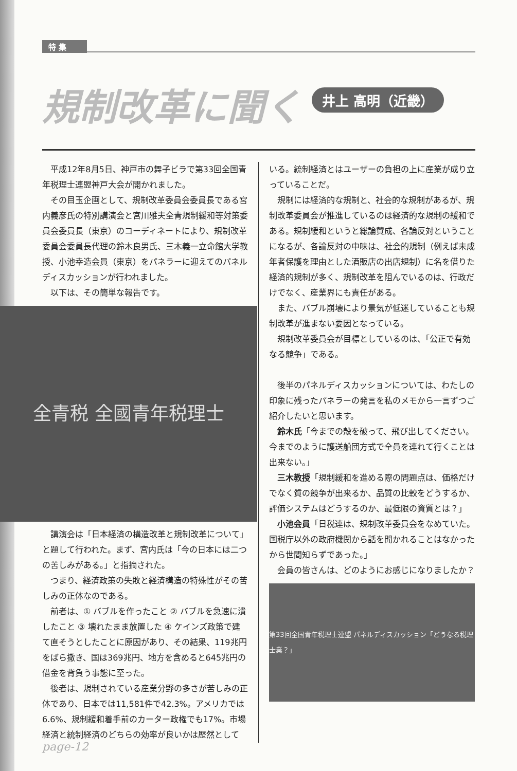特 集
規制改革に聞く
井上 高明（近畿）
平成12年8月5日、神戸市の舞子ビラで第33回全国青年税理士連盟神戸大会が開かれました。
その目玉企画として、規制改革委員会委員長である宮内義彦氏の特別講演会と宮川雅夫全青規制緩和等対策委員会委員長（東京）のコーディネートにより、規制改革委員会委員長代理の鈴木良男氏、三木義一立命館大学教授、小池幸造会員（東京）をパネラーに迎えてのパネルディスカッションが行われました。
以下は、その簡単な報告です。
全青税 全國青年税理士
講演会は「日本経済の構造改革と規制改革について」と題して行われた。まず、宮内氏は「今の日本には二つの苦しみがある。」と指摘された。
つまり、経済政策の失敗と経済構造の特殊性がその苦しみの正体なのである。
前者は、① バブルを作ったこと ② バブルを急速に潰したこと ③ 壊れたまま放置した ④ ケインズ政策で建て直そうとしたことに原因があり、その結果、119兆円をばら撒き、国は369兆円、地方を含めると645兆円の借金を背負う事態に至った。
後者は、規制されている産業分野の多さが苦しみの正体であり、日本では11,581件で42.3%。アメリカでは6.6%、規制緩和着手前のカーター政権でも17%。市場経済と統制経済のどちらの効率が良いかは歴然として
いる。統制経済とはユーザーの負担の上に産業が成り立っていることだ。
規制には経済的な規制と、社会的な規制があるが、規制改革委員会が推進しているのは経済的な規制の緩和である。規制緩和というと総論賛成、各論反対ということになるが、各論反対の中味は、社会的規制（例えば未成年者保護を理由とした酒販店の出店規制）に名を借りた経済的規制が多く、規制改革を阻んでいるのは、行政だけでなく、産業界にも責任がある。
また、バブル崩壊により景気が低迷していることも規制改革が進まない要因となっている。
規制改革委員会が目標としているのは、「公正で有効なる競争」である。
後半のパネルディスカッションについては、わたしの印象に残ったパネラーの発言を私のメモから一言ずつご紹介したいと思います。
鈴木氏「今までの殻を破って、飛び出してください。今までのように護送船団方式で全員を連れて行くことは出来ない。」
三木教授「規制緩和を進める際の問題点は、価格だけでなく質の競争が出来るか、品質の比較をどうするか、評価システムはどうするのか、最低限の資質とは？」
小池会員「日税連は、規制改革委員会をなめていた。国税庁以外の政府機関から話を聞かれることはなかったから世間知らずであった。」
会員の皆さんは、どのようにお感じになりましたか？
第33回全国青年税理士連盟 パネルディスカッション「どうなる税理士業？」
page-12